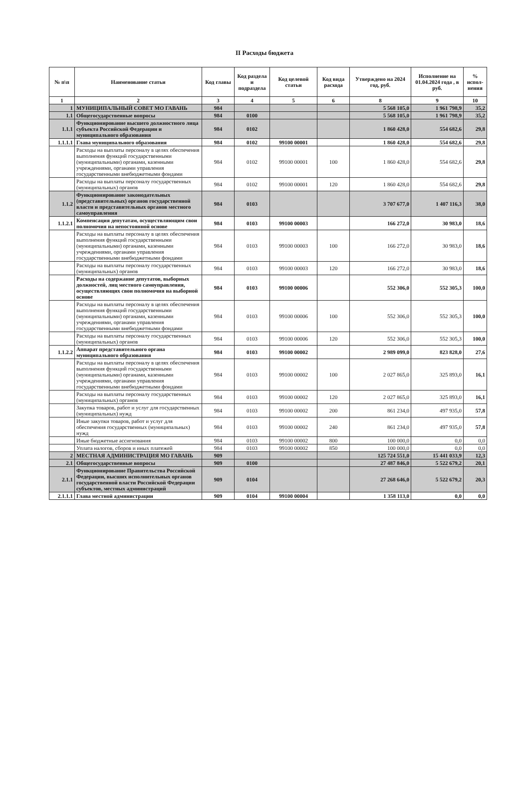II Расходы бюджета
| № п\п | Наименование статьи | Код главы | Код раздела и подраздела | Код целевой статьи | Код вида расхода | Утверждено на 2024 год, руб. | Исполнение на 01.04.2024 года , в руб. | % испол-нения |
| --- | --- | --- | --- | --- | --- | --- | --- | --- |
| 1 | 2 | 3 | 4 | 5 | 6 | 8 | 9 | 10 |
| 1 | МУНИЦИПАЛЬНЫЙ СОВЕТ МО ГАВАНЬ | 984 | | | | 5 568 105,0 | 1 961 798,9 | 35,2 |
| 1.1 | Общегосударственные вопросы | 984 | 0100 | | | 5 568 105,0 | 1 961 798,9 | 35,2 |
| 1.1.1 | Функционирование высшего должностного лица субъекта Российской Федерации и муниципального образования | 984 | 0102 | | | 1 860 428,0 | 554 682,6 | 29,8 |
| 1.1.1.1 | Глава муниципального образования | 984 | 0102 | 99100 00001 | | 1 860 428,0 | 554 682,6 | 29,8 |
| | Расходы на выплаты персоналу в целях обеспечения выполнения функций государственными (муниципальными) органами, казенными учреждениями, органами управления государственными внебюджетными фондами | 984 | 0102 | 99100 00001 | 100 | 1 860 428,0 | 554 682,6 | 29,8 |
| | Расходы на выплаты персоналу государственных (муниципальных) органов | 984 | 0102 | 99100 00001 | 120 | 1 860 428,0 | 554 682,6 | 29,8 |
| 1.1.2 | Функционирование законодательных (представительных) органов государственной власти и представительных органов местного самоуправления | 984 | 0103 | | | 3 707 677,0 | 1 407 116,3 | 38,0 |
| 1.1.2.1 | Компенсация депутатам, осуществляющим свои полномочия на непостоянной основе | 984 | 0103 | 99100 00003 | | 166 272,0 | 30 983,0 | 18,6 |
| | Расходы на выплаты персоналу в целях обеспечения выполнения функций государственными (муниципальными) органами, казенными учреждениями, органами управления государственными внебюджетными фондами | 984 | 0103 | 99100 00003 | 100 | 166 272,0 | 30 983,0 | 18,6 |
| | Расходы на выплаты персоналу государственных (муниципальных) органов | 984 | 0103 | 99100 00003 | 120 | 166 272,0 | 30 983,0 | 18,6 |
| | Расходы на содержание депутатов, выборных должностей, лиц местного самоуправления, осуществляющих свои полномочия на выборной основе | 984 | 0103 | 99100 00006 | | 552 306,0 | 552 305,3 | 100,0 |
| | Расходы на выплаты персоналу в целях обеспечения выполнения функций государственными (муниципальными) органами, казенными учреждениями, органами управления государственными внебюджетными фондами | 984 | 0103 | 99100 00006 | 100 | 552 306,0 | 552 305,3 | 100,0 |
| | Расходы на выплаты персоналу государственных (муниципальных) органов | 984 | 0103 | 99100 00006 | 120 | 552 306,0 | 552 305,3 | 100,0 |
| 1.1.2.2 | Аппарат представительного органа муниципального образования | 984 | 0103 | 99100 00002 | | 2 989 099,0 | 823 828,0 | 27,6 |
| | Расходы на выплаты персоналу в целях обеспечения выполнения функций государственными (муниципальными) органами, казенными учреждениями, органами управления государственными внебюджетными фондами | 984 | 0103 | 99100 00002 | 100 | 2 027 865,0 | 325 893,0 | 16,1 |
| | Расходы на выплаты персоналу государственных (муниципальных) органов | 984 | 0103 | 99100 00002 | 120 | 2 027 865,0 | 325 893,0 | 16,1 |
| | Закупка товаров, работ и услуг для государственных (муниципальных) нужд | 984 | 0103 | 99100 00002 | 200 | 861 234,0 | 497 935,0 | 57,8 |
| | Иные закупки товаров, работ и услуг для обеспечения государственных (муниципальных) нужд | 984 | 0103 | 99100 00002 | 240 | 861 234,0 | 497 935,0 | 57,8 |
| | Иные бюджетные ассигнования | 984 | 0103 | 99100 00002 | 800 | 100 000,0 | 0,0 | 0,0 |
| | Уплата налогов, сборов и иных платежей | 984 | 0103 | 99100 00002 | 850 | 100 000,0 | 0,0 | 0,0 |
| 2 | МЕСТНАЯ АДМИНИСТРАЦИЯ МО ГАВАНЬ | 909 | | | | 125 724 551,0 | 15 441 033,9 | 12,3 |
| 2.1 | Общегосударственные вопросы | 909 | 0100 | | | 27 487 846,0 | 5 522 679,2 | 20,1 |
| 2.1.1 | Функционирование Правительства Российской Федерации, высших исполнительных органов государственной власти Российской Федерации субъектов, местных администраций | 909 | 0104 | | | 27 268 646,0 | 5 522 679,2 | 20,3 |
| 2.1.1.1 | Глава местной администрации | 909 | 0104 | 99100 00004 | | 1 358 113,0 | 0,0 | 0,0 |